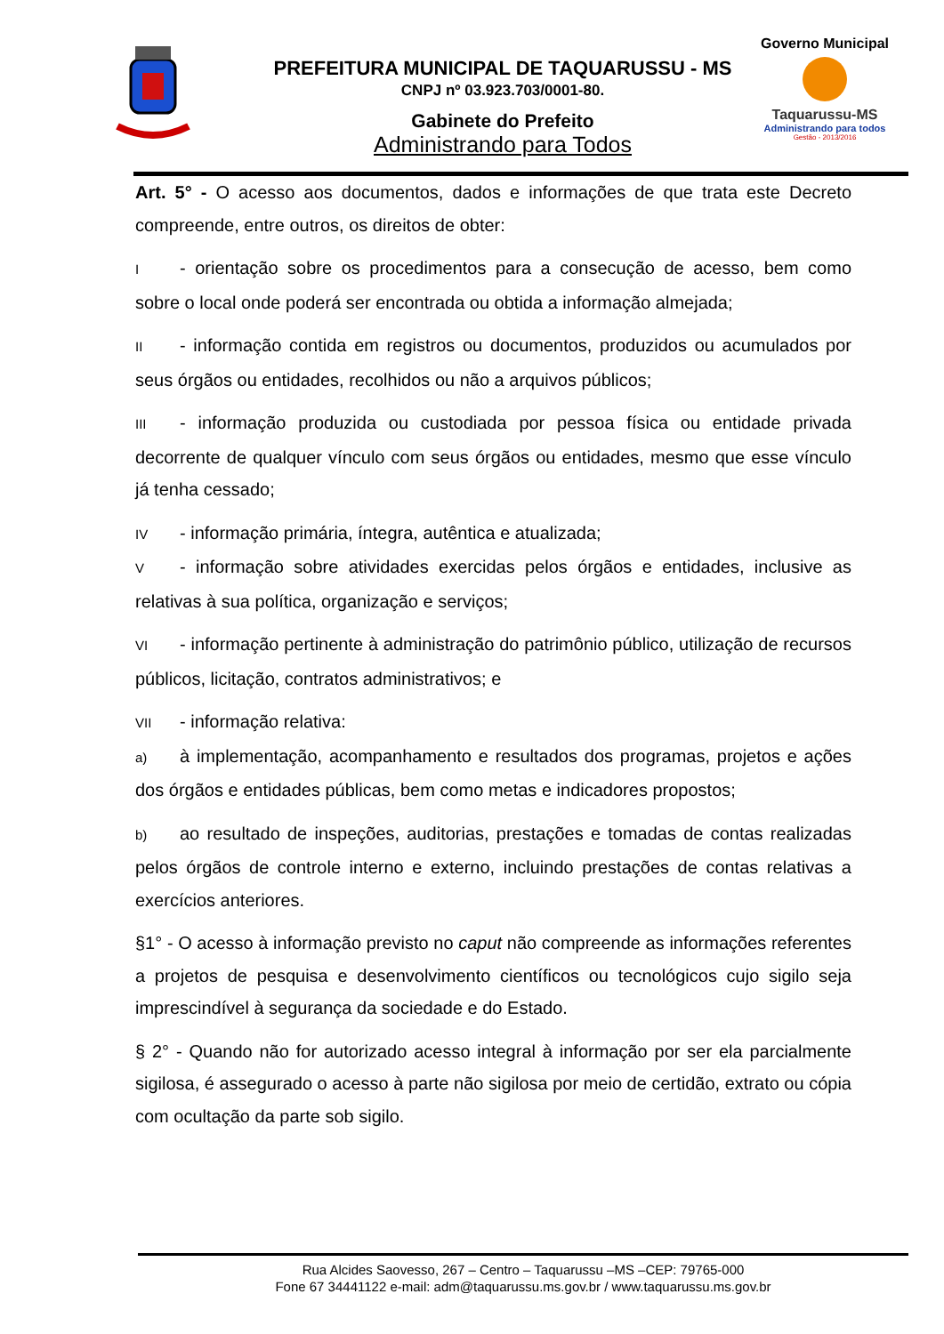PREFEITURA MUNICIPAL DE TAQUARUSSU - MS
CNPJ nº 03.923.703/0001-80.
Gabinete do Prefeito
Administrando para Todos
Governo Municipal
Taquarussu-MS
Administrando para todos
Gestão - 2013/2016
Art. 5° - O acesso aos documentos, dados e informações de que trata este Decreto compreende, entre outros, os direitos de obter:
I - orientação sobre os procedimentos para a consecução de acesso, bem como sobre o local onde poderá ser encontrada ou obtida a informação almejada;
II - informação contida em registros ou documentos, produzidos ou acumulados por seus órgãos ou entidades, recolhidos ou não a arquivos públicos;
III - informação produzida ou custodiada por pessoa física ou entidade privada decorrente de qualquer vínculo com seus órgãos ou entidades, mesmo que esse vínculo já tenha cessado;
IV - informação primária, íntegra, autêntica e atualizada;
V - informação sobre atividades exercidas pelos órgãos e entidades, inclusive as relativas à sua política, organização e serviços;
VI - informação pertinente à administração do patrimônio público, utilização de recursos públicos, licitação, contratos administrativos; e
VII - informação relativa:
a) à implementação, acompanhamento e resultados dos programas, projetos e ações dos órgãos e entidades públicas, bem como metas e indicadores propostos;
b) ao resultado de inspeções, auditorias, prestações e tomadas de contas realizadas pelos órgãos de controle interno e externo, incluindo prestações de contas relativas a exercícios anteriores.
§1° - O acesso à informação previsto no caput não compreende as informações referentes a projetos de pesquisa e desenvolvimento científicos ou tecnológicos cujo sigilo seja imprescindível à segurança da sociedade e do Estado.
§ 2° - Quando não for autorizado acesso integral à informação por ser ela parcialmente sigilosa, é assegurado o acesso à parte não sigilosa por meio de certidão, extrato ou cópia com ocultação da parte sob sigilo.
Rua Alcides Saovesso, 267 – Centro – Taquarussu –MS –CEP: 79765-000
Fone 67 34441122 e-mail: adm@taquarussu.ms.gov.br / www.taquarussu.ms.gov.br